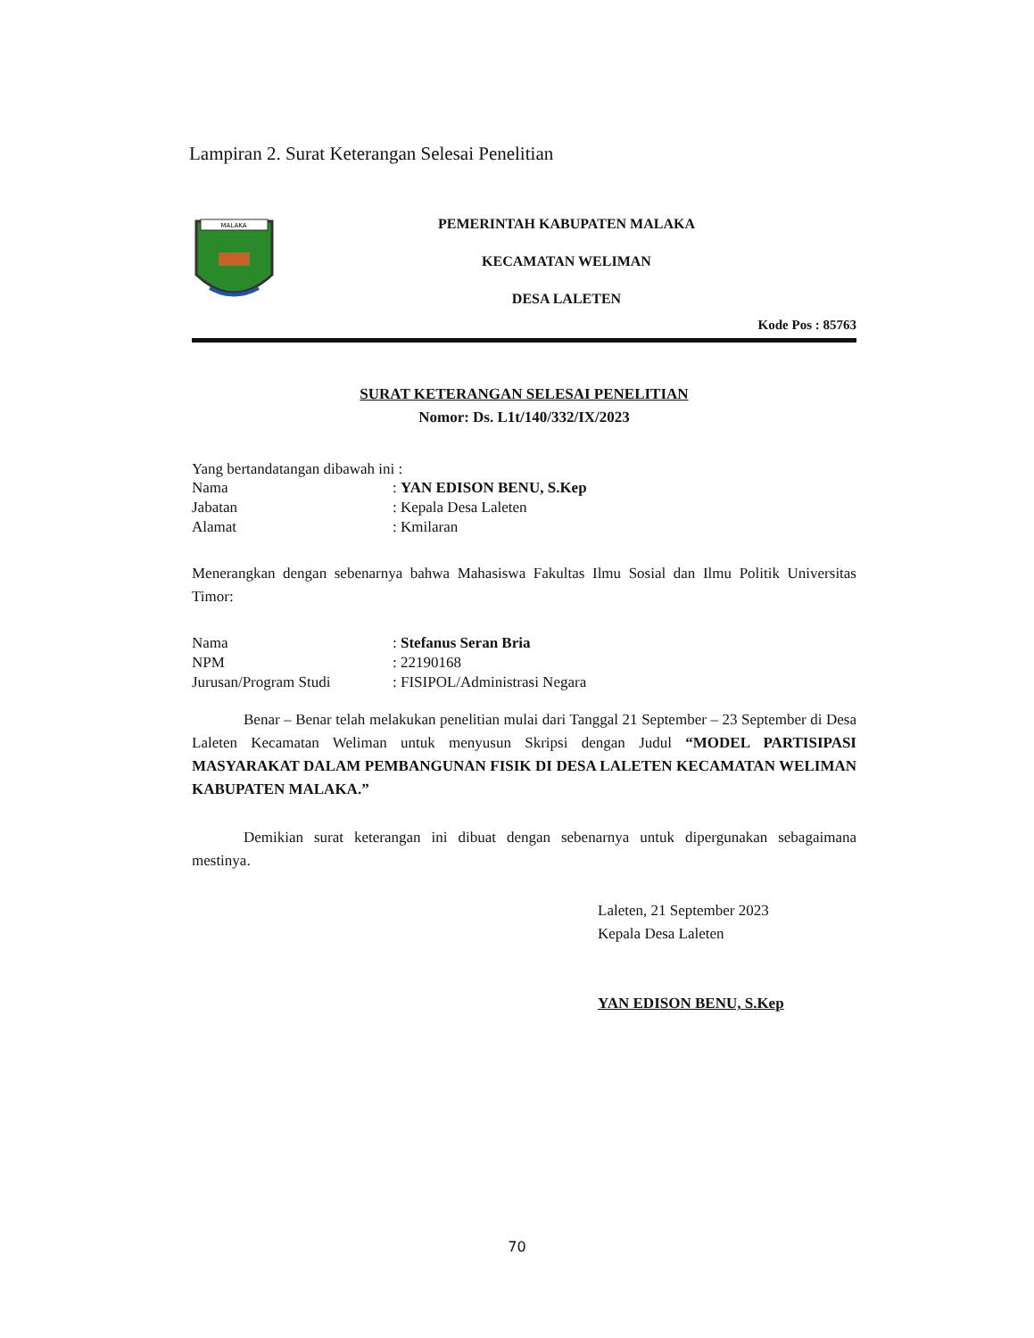Lampiran 2. Surat Keterangan Selesai Penelitian
MALAKA
PEMERINTAH KABUPATEN MALAKA
KECAMATAN WELIMAN
DESA LALETEN
Kode Pos : 85763
SURAT KETERANGAN SELESAI PENELITIAN
Nomor: Ds. L1t/140/332/IX/2023
Yang bertandatangan dibawah ini :
| Nama | : YAN EDISON BENU, S.Kep |
| Jabatan | : Kepala Desa Laleten |
| Alamat | : Kmilaran |
Menerangkan dengan sebenarnya bahwa Mahasiswa Fakultas Ilmu Sosial dan Ilmu Politik Universitas Timor:
| Nama | : Stefanus Seran Bria |
| NPM | : 22190168 |
| Jurusan/Program Studi | : FISIPOL/Administrasi Negara |
Benar – Benar telah melakukan penelitian mulai dari Tanggal 21 September – 23 September di Desa Laleten Kecamatan Weliman untuk menyusun Skripsi dengan Judul “MODEL PARTISIPASI MASYARAKAT DALAM PEMBANGUNAN FISIK DI DESA LALETEN KECAMATAN WELIMAN KABUPATEN MALAKA.”
Demikian surat keterangan ini dibuat dengan sebenarnya untuk dipergunakan sebagaimana mestinya.
Laleten, 21 September 2023
Kepala Desa Laleten
YAN EDISON BENU, S.Kep
70